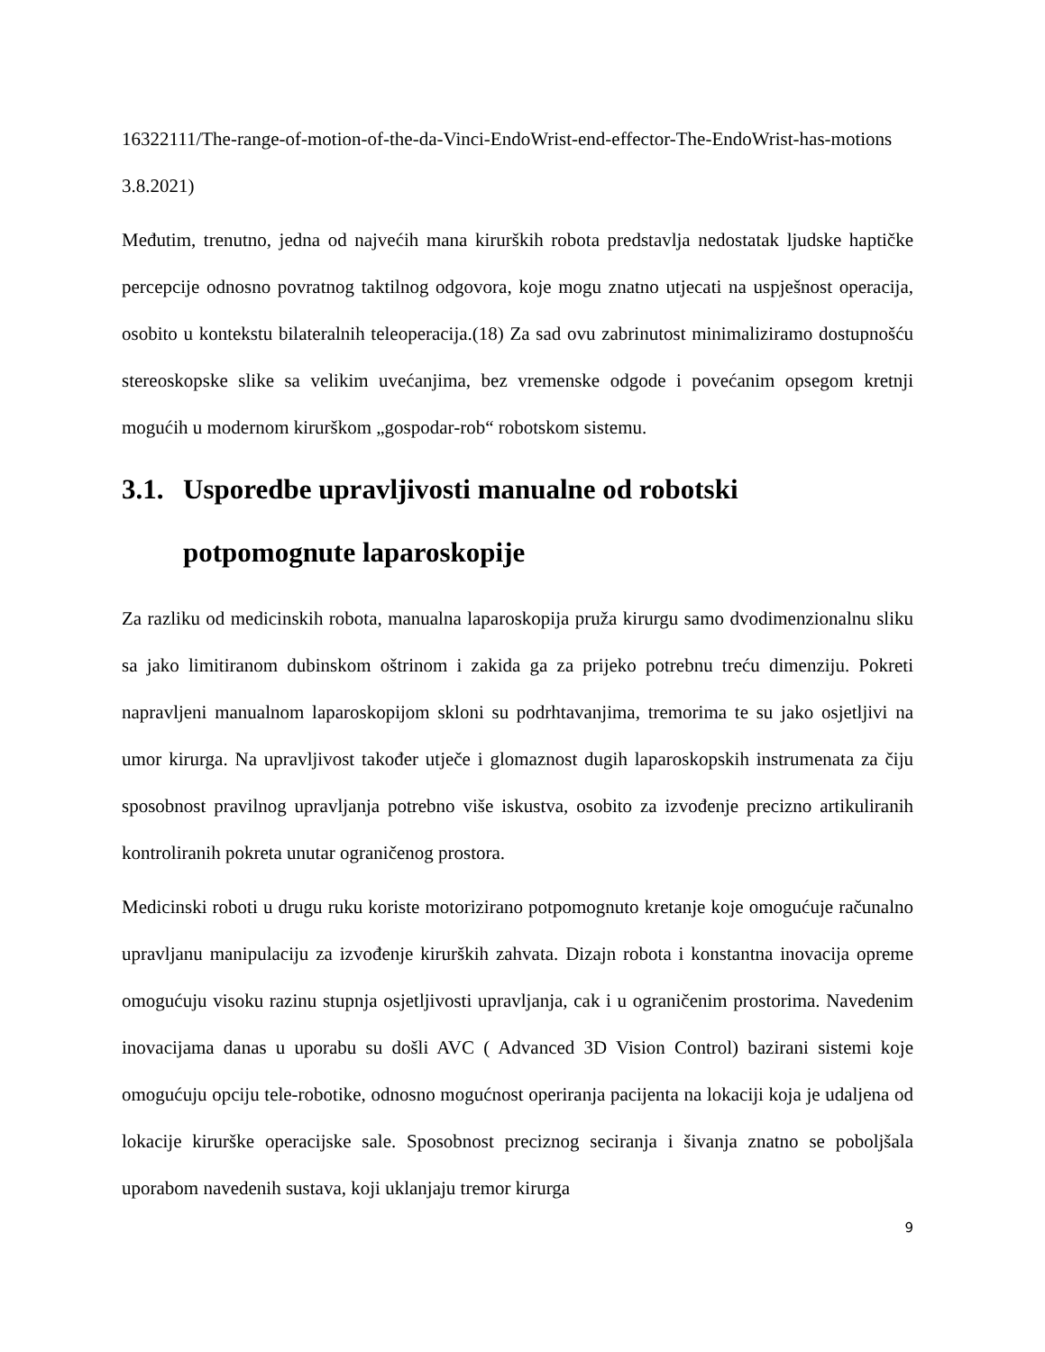16322111/The-range-of-motion-of-the-da-Vinci-EndoWrist-end-effector-The-EndoWrist-has-motions 3.8.2021)
Međutim, trenutno, jedna od najvećih mana kirurških robota predstavlja nedostatak ljudske haptičke percepcije odnosno povratnog taktilnog odgovora, koje mogu znatno utjecati na uspješnost operacija, osobito u kontekstu bilateralnih teleoperacija.(18) Za sad ovu zabrinutost minimaliziramo dostupnošću stereoskopske slike sa velikim uvećanjima, bez vremenske odgode i povećanim opsegom kretnji mogućih u modernom kirurškom „gospodar-rob“ robotskom sistemu.
3.1. Usporedbe upravljivosti manualne od robotski potpomognute laparoskopije
Za razliku od medicinskih robota, manualna laparoskopija pruža kirurgu samo dvodimenzionalnu sliku sa jako limitiranom dubinskom oštrinom i zakida ga za prijeko potrebnu treću dimenziju. Pokreti napravljeni manualnom laparoskopijom skloni su podrhtavanjima, tremorima te su jako osjetljivi na umor kirurga. Na upravljivost također utječe i glomaznost dugih laparoskopskih instrumenata za čiju sposobnost pravilnog upravljanja potrebno više iskustva, osobito za izvođenje precizno artikuliranih kontroliranih pokreta unutar ograničenog prostora.
Medicinski roboti u drugu ruku koriste motorizirano potpomognuto kretanje koje omogućuje računalno upravljanu manipulaciju za izvođenje kirurških zahvata. Dizajn robota i konstantna inovacija opreme omogućuju visoku razinu stupnja osjetljivosti upravljanja, cak i u ograničenim prostorima. Navedenim inovacijama danas u uporabu su došli AVC ( Advanced 3D Vision Control) bazirani sistemi koje omogućuju opciju tele-robotike, odnosno mogućnost operiranja pacijenta na lokaciji koja je udaljena od lokacije kirurške operacijske sale. Sposobnost preciznog seciranja i šivanja znatno se poboljšala uporabom navedenih sustava, koji uklanjaju tremor kirurga
9